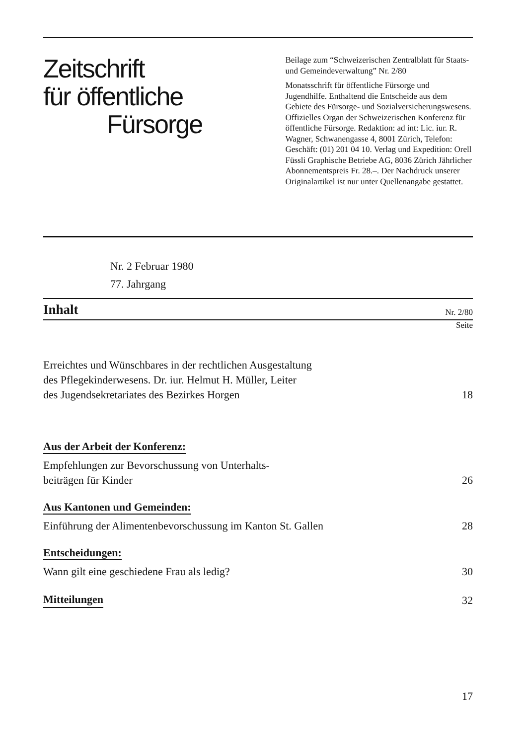Zeitschrift
für öffentliche
Fürsorge
Nr. 2 Februar 1980
77. Jahrgang
Beilage zum “Schweizerischen Zentralblatt für Staats- und Gemeindeverwaltung” Nr. 2/80
Monatsschrift für öffentliche Fürsorge und Jugendhilfe. Enthaltend die Entscheide aus dem Gebiete des Fürsorge- und Sozialversicherungswesens. Offizielles Organ der Schweizerischen Konferenz für öffentliche Fürsorge. Redaktion: ad int: Lic. iur. R. Wagner, Schwanengasse 4, 8001 Zürich, Telefon: Geschäft: (01) 201 04 10. Verlag und Expedition: Orell Füssli Graphische Betriebe AG, 8036 Zürich Jährlicher Abonnementspreis Fr. 28.–. Der Nachdruck unserer Originalartikel ist nur unter Quellenangabe gestattet.
Inhalt
Nr. 2/80
Seite
Erreichtes und Wünschbares in der rechtlichen Ausgestaltung
des Pflegekinderwesens. Dr. iur. Helmut H. Müller, Leiter
des Jugendsekretariates des Bezirkes Horgen 18
Aus der Arbeit der Konferenz:
Empfehlungen zur Bevorschussung von Unterhalts-
beiträgen für Kinder 26
Aus Kantonen und Gemeinden:
Einführung der Alimentenbevorschussung im Kanton St. Gallen 28
Entscheidungen:
Wann gilt eine geschiedene Frau als ledig? 30
Mitteilungen 32
17